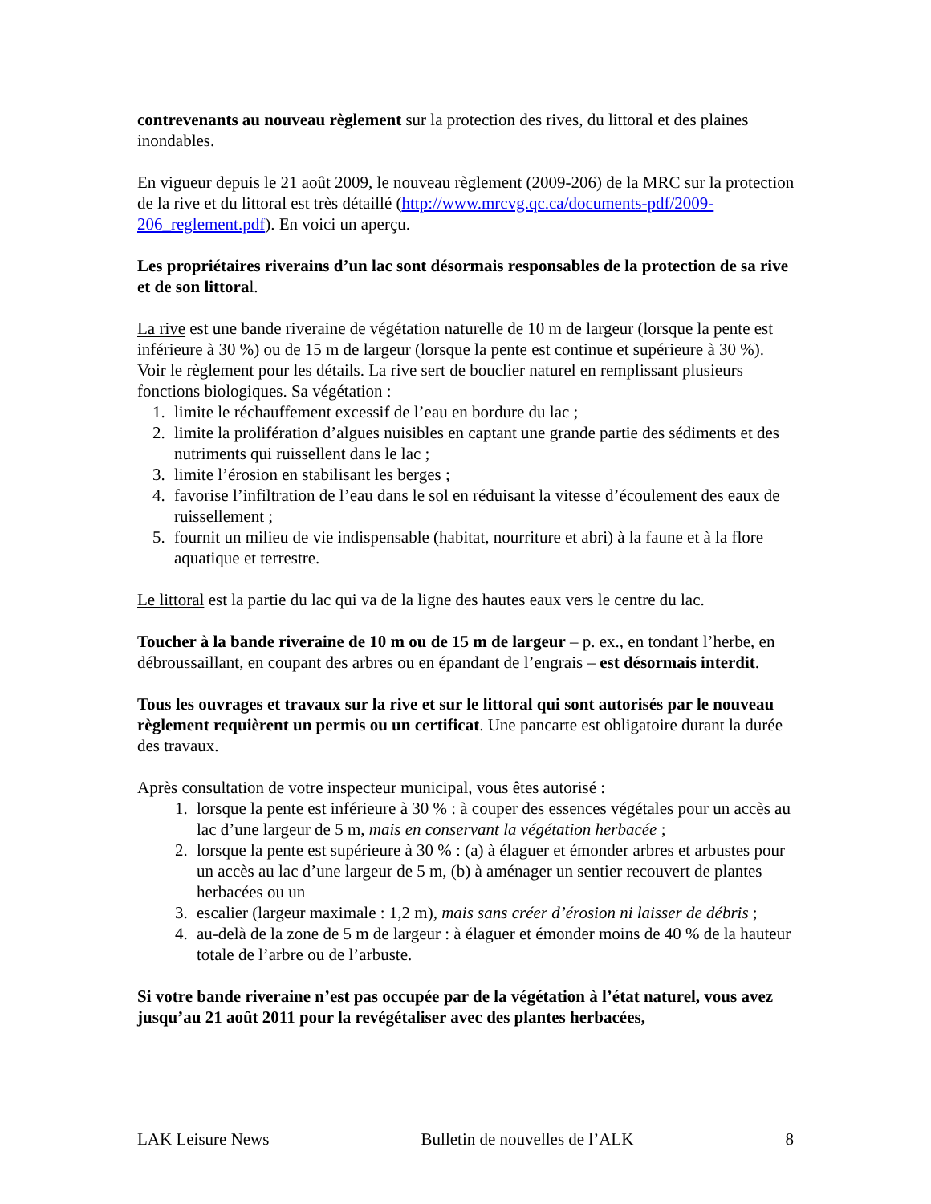contrevenants au nouveau règlement sur la protection des rives, du littoral et des plaines inondables.
En vigueur depuis le 21 août 2009, le nouveau règlement (2009-206) de la MRC sur la protection de la rive et du littoral est très détaillé (http://www.mrcvg.qc.ca/documents-pdf/2009-206_reglement.pdf). En voici un aperçu.
Les propriétaires riverains d’un lac sont désormais responsables de la protection de sa rive et de son littoral.
La rive est une bande riveraine de végétation naturelle de 10 m de largeur (lorsque la pente est inférieure à 30 %) ou de 15 m de largeur (lorsque la pente est continue et supérieure à 30 %). Voir le règlement pour les détails. La rive sert de bouclier naturel en remplissant plusieurs fonctions biologiques. Sa végétation :
1. limite le réchauffement excessif de l’eau en bordure du lac ;
2. limite la prolifération d’algues nuisibles en captant une grande partie des sédiments et des nutriments qui ruissellent dans le lac ;
3. limite l’érosion en stabilisant les berges ;
4. favorise l’infiltration de l’eau dans le sol en réduisant la vitesse d’écoulement des eaux de ruissellement ;
5. fournit un milieu de vie indispensable (habitat, nourriture et abri) à la faune et à la flore aquatique et terrestre.
Le littoral est la partie du lac qui va de la ligne des hautes eaux vers le centre du lac.
Toucher à la bande riveraine de 10 m ou de 15 m de largeur – p. ex., en tondant l’herbe, en débroussaillant, en coupant des arbres ou en épandant de l’engrais – est désormais interdit.
Tous les ouvrages et travaux sur la rive et sur le littoral qui sont autorisés par le nouveau règlement requièrent un permis ou un certificat. Une pancarte est obligatoire durant la durée des travaux.
Après consultation de votre inspecteur municipal, vous êtes autorisé :
1. lorsque la pente est inférieure à 30 % : à couper des essences végétales pour un accès au lac d’une largeur de 5 m, mais en conservant la végétation herbacée ;
2. lorsque la pente est supérieure à 30 % : (a) à élaguer et émonder arbres et arbustes pour un accès au lac d’une largeur de 5 m, (b) à aménager un sentier recouvert de plantes herbacées ou un
3. escalier (largeur maximale : 1,2 m), mais sans créer d’érosion ni laisser de débris ;
4. au-delà de la zone de 5 m de largeur : à élaguer et émonder moins de 40 % de la hauteur totale de l’arbre ou de l’arbuste.
Si votre bande riveraine n’est pas occupée par de la végétation à l’état naturel, vous avez jusqu’au 21 août 2011 pour la revégétaliser avec des plantes herbacées,
LAK Leisure News Bulletin de nouvelles de l’ALK 8